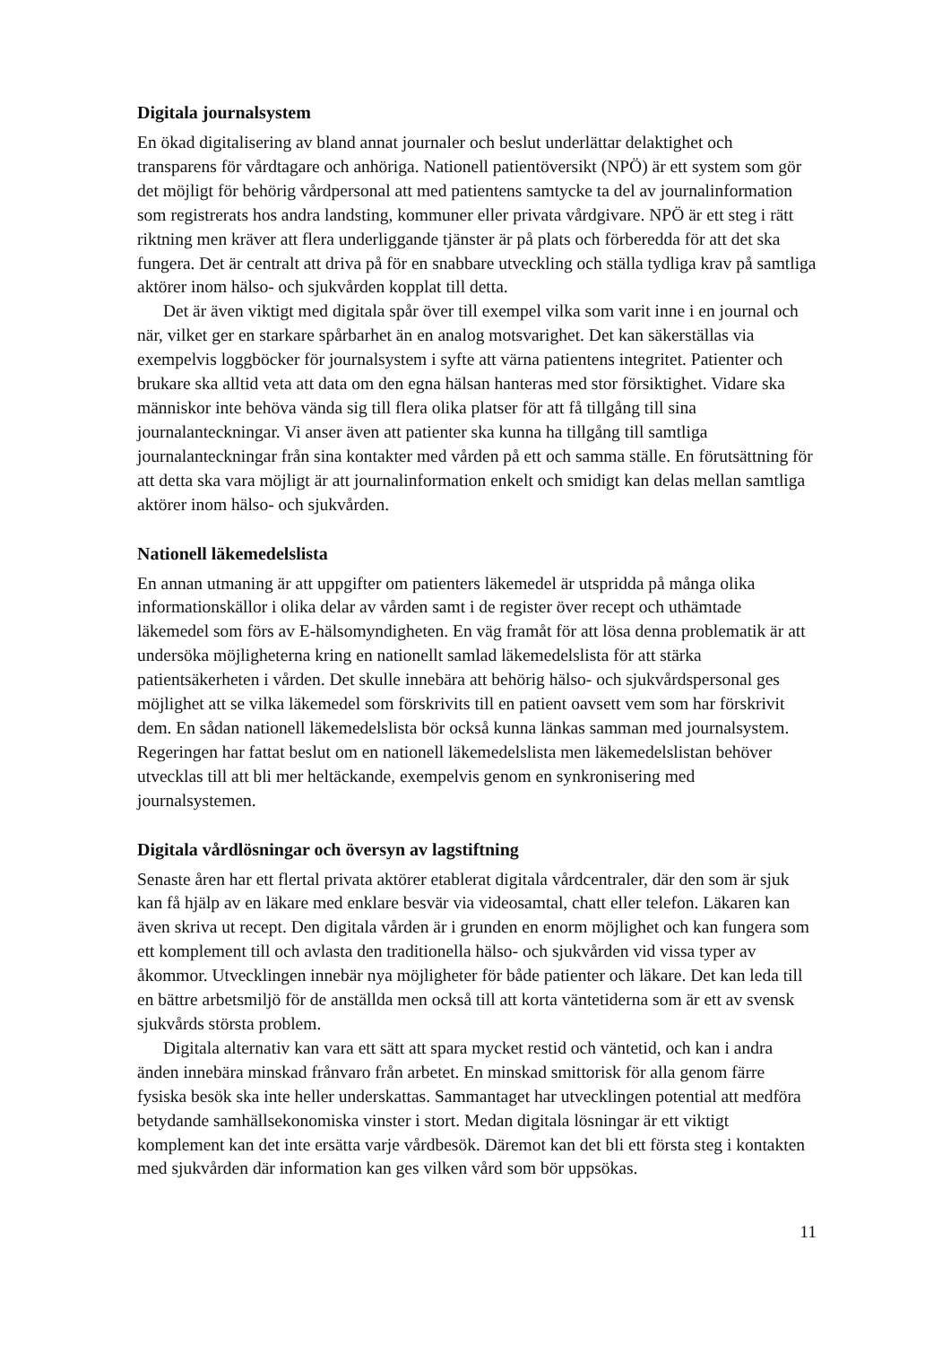Digitala journalsystem
En ökad digitalisering av bland annat journaler och beslut underlättar delaktighet och transparens för vårdtagare och anhöriga. Nationell patientöversikt (NPÖ) är ett system som gör det möjligt för behörig vårdpersonal att med patientens samtycke ta del av journalinformation som registrerats hos andra landsting, kommuner eller privata vårdgivare. NPÖ är ett steg i rätt riktning men kräver att flera underliggande tjänster är på plats och förberedda för att det ska fungera. Det är centralt att driva på för en snabbare utveckling och ställa tydliga krav på samtliga aktörer inom hälso- och sjukvården kopplat till detta.
Det är även viktigt med digitala spår över till exempel vilka som varit inne i en journal och när, vilket ger en starkare spårbarhet än en analog motsvarighet. Det kan säkerställas via exempelvis loggböcker för journalsystem i syfte att värna patientens integritet. Patienter och brukare ska alltid veta att data om den egna hälsan hanteras med stor försiktighet. Vidare ska människor inte behöva vända sig till flera olika platser för att få tillgång till sina journalanteckningar. Vi anser även att patienter ska kunna ha tillgång till samtliga journalanteckningar från sina kontakter med vården på ett och samma ställe. En förutsättning för att detta ska vara möjligt är att journalinformation enkelt och smidigt kan delas mellan samtliga aktörer inom hälso- och sjukvården.
Nationell läkemedelslista
En annan utmaning är att uppgifter om patienters läkemedel är utspridda på många olika informationskällor i olika delar av vården samt i de register över recept och uthämtade läkemedel som förs av E-hälsomyndigheten. En väg framåt för att lösa denna problematik är att undersöka möjligheterna kring en nationellt samlad läkemedelslista för att stärka patientsäkerheten i vården. Det skulle innebära att behörig hälso- och sjukvårdspersonal ges möjlighet att se vilka läkemedel som förskrivits till en patient oavsett vem som har förskrivit dem. En sådan nationell läkemedelslista bör också kunna länkas samman med journalsystem. Regeringen har fattat beslut om en nationell läkemedelslista men läkemedelslistan behöver utvecklas till att bli mer heltäckande, exempelvis genom en synkronisering med journalsystemen.
Digitala vårdlösningar och översyn av lagstiftning
Senaste åren har ett flertal privata aktörer etablerat digitala vårdcentraler, där den som är sjuk kan få hjälp av en läkare med enklare besvär via videosamtal, chatt eller telefon. Läkaren kan även skriva ut recept. Den digitala vården är i grunden en enorm möjlighet och kan fungera som ett komplement till och avlasta den traditionella hälso- och sjukvården vid vissa typer av åkommor. Utvecklingen innebär nya möjligheter för både patienter och läkare. Det kan leda till en bättre arbetsmiljö för de anställda men också till att korta väntetiderna som är ett av svensk sjukvårds största problem.
Digitala alternativ kan vara ett sätt att spara mycket restid och väntetid, och kan i andra änden innebära minskad frånvaro från arbetet. En minskad smittorisk för alla genom färre fysiska besök ska inte heller underskattas. Sammantaget har utvecklingen potential att medföra betydande samhällsekonomiska vinster i stort. Medan digitala lösningar är ett viktigt komplement kan det inte ersätta varje vårdbesök. Däremot kan det bli ett första steg i kontakten med sjukvården där information kan ges vilken vård som bör uppsökas.
11